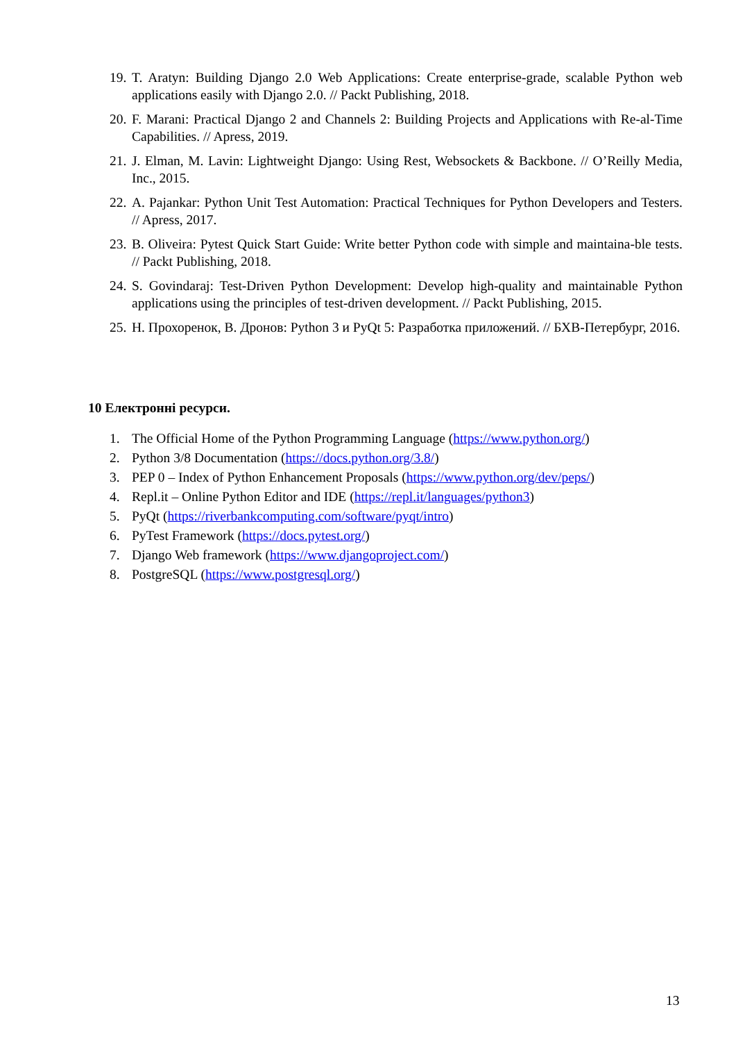19. T. Aratyn: Building Django 2.0 Web Applications: Create enterprise-grade, scalable Python web applications easily with Django 2.0. // Packt Publishing, 2018.
20. F. Marani: Practical Django 2 and Channels 2: Building Projects and Applications with Re-al-Time Capabilities. // Apress, 2019.
21. J. Elman, M. Lavin: Lightweight Django: Using Rest, Websockets & Backbone. // O’Reilly Media, Inc., 2015.
22. A. Pajankar: Python Unit Test Automation: Practical Techniques for Python Developers and Testers. // Apress, 2017.
23. B. Oliveira: Pytest Quick Start Guide: Write better Python code with simple and maintaina-ble tests. // Packt Publishing, 2018.
24. S. Govindaraj: Test-Driven Python Development: Develop high-quality and maintainable Python applications using the principles of test-driven development. // Packt Publishing, 2015.
25. Н. Прохоренок, В. Дронов: Python 3 и PyQt 5: Разработка приложений. // БХВ-Петербург, 2016.
10 Електронні ресурси.
1. The Official Home of the Python Programming Language (https://www.python.org/)
2. Python 3/8 Documentation (https://docs.python.org/3.8/)
3. PEP 0 – Index of Python Enhancement Proposals (https://www.python.org/dev/peps/)
4. Repl.it – Online Python Editor and IDE (https://repl.it/languages/python3)
5. PyQt (https://riverbankcomputing.com/software/pyqt/intro)
6. PyTest Framework (https://docs.pytest.org/)
7. Django Web framework (https://www.djangoproject.com/)
8. PostgreSQL (https://www.postgresql.org/)
13